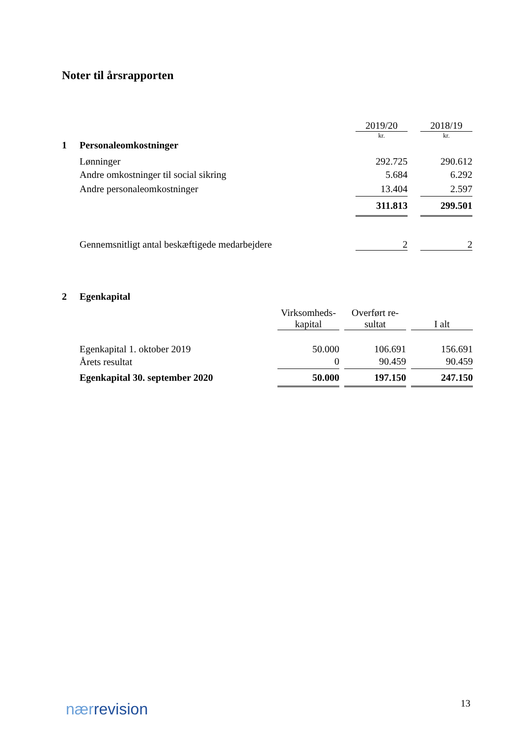Noter til årsrapporten
| | | 2019/20 | | 2018/19 |
| | | kr. | | kr. |
| 1 | Personaleomkostninger | | | |
| | Lønninger | 292.725 | | 290.612 |
| | Andre omkostninger til social sikring | 5.684 | | 6.292 |
| | Andre personaleomkostninger | 13.404 | | 2.597 |
| | | 311.813 | | 299.501 |
| | Gennemsnitligt antal beskæftigede medarbejdere | 2 | | 2 |
| 2 | Egenkapital | | | | | |
| | | Virksomheds- kapital | | Overført re- sultat | | I alt |
| | Egenkapital 1. oktober 2019 | 50.000 | | 106.691 | | 156.691 |
| | Årets resultat | 0 | | 90.459 | | 90.459 |
| | Egenkapital 30. september 2020 | 50.000 | | 197.150 | | 247.150 |
nærrevision 13